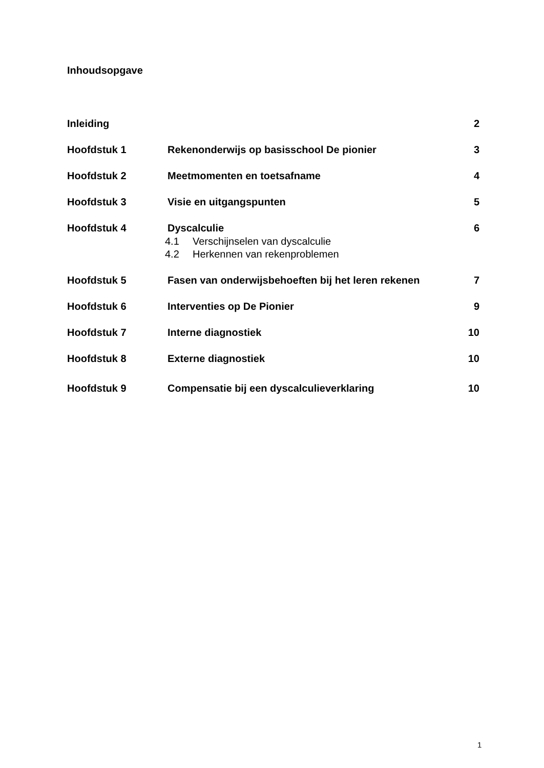Inhoudsopgave
Inleiding 2
Hoofdstuk 1 Rekenonderwijs op basisschool De pionier
3
Hoofdstuk 2 Meetmomenten en toetsafname 4
Hoofdstuk 3 Visie en uitgangspunten 5
Hoofdstuk 4 Dyscalculie 6
4.1 Verschijnselen van dyscalculie
4.2 Herkennen van rekenproblemen
Hoofdstuk 5 Fasen van onderwijsbehoeften bij het leren rekenen
7
Hoofdstuk 6 Interventies op De Pionier 9
Hoofdstuk 7 Interne diagnostiek 10
Hoofdstuk 8 Externe diagnostiek 10
Hoofdstuk 9 Compensatie bij een dyscalculieverklaring
10
1